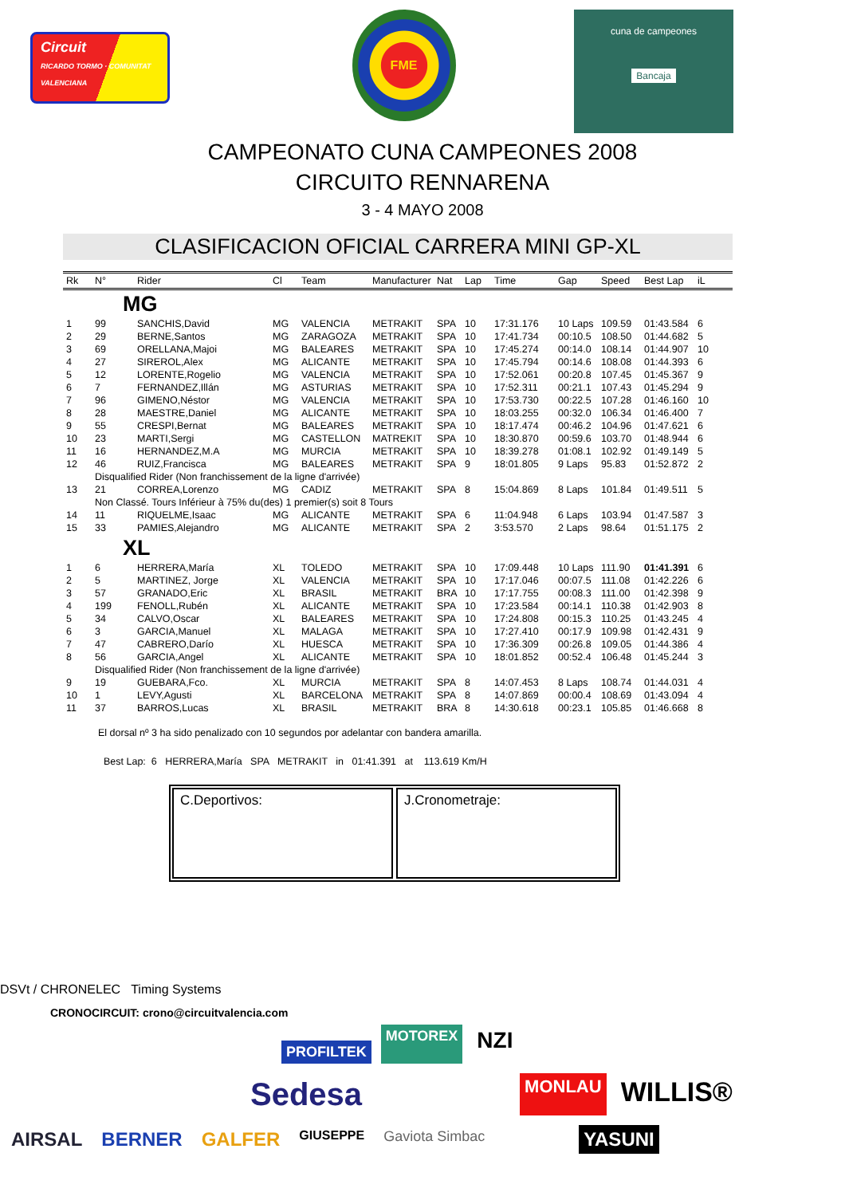Circuit
RICARDO TORMO · COMUNITAT VALENCIANA
FME
cuna de campeones
Bancaja
CAMPEONATO CUNA CAMPEONES 2008
CIRCUITO RENNARENA
3 - 4 MAYO 2008
CLASIFICACION OFICIAL CARRERA MINI GP-XL
| Rk | N° | Rider | Cl | Team | Manufacturer | Nat | Lap | Time | Gap | Speed | Best Lap | iL |
| --- | --- | --- | --- | --- | --- | --- | --- | --- | --- | --- | --- | --- |
| | | MG | | | | | | | | | | |
| 1 | 99 | SANCHIS,David | MG | VALENCIA | METRAKIT | SPA | 10 | 17:31.176 | 10 Laps | 109.59 | 01:43.584 | 6 |
| 2 | 29 | BERNE,Santos | MG | ZARAGOZA | METRAKIT | SPA | 10 | 17:41.734 | 00:10.5 | 108.50 | 01:44.682 | 5 |
| 3 | 69 | ORELLANA,Majoi | MG | BALEARES | METRAKIT | SPA | 10 | 17:45.274 | 00:14.0 | 108.14 | 01:44.907 | 10 |
| 4 | 27 | SIREROL,Alex | MG | ALICANTE | METRAKIT | SPA | 10 | 17:45.794 | 00:14.6 | 108.08 | 01:44.393 | 6 |
| 5 | 12 | LORENTE,Rogelio | MG | VALENCIA | METRAKIT | SPA | 10 | 17:52.061 | 00:20.8 | 107.45 | 01:45.367 | 9 |
| 6 | 7 | FERNANDEZ,Illán | MG | ASTURIAS | METRAKIT | SPA | 10 | 17:52.311 | 00:21.1 | 107.43 | 01:45.294 | 9 |
| 7 | 96 | GIMENO,Néstor | MG | VALENCIA | METRAKIT | SPA | 10 | 17:53.730 | 00:22.5 | 107.28 | 01:46.160 | 10 |
| 8 | 28 | MAESTRE,Daniel | MG | ALICANTE | METRAKIT | SPA | 10 | 18:03.255 | 00:32.0 | 106.34 | 01:46.400 | 7 |
| 9 | 55 | CRESPI,Bernat | MG | BALEARES | METRAKIT | SPA | 10 | 18:17.474 | 00:46.2 | 104.96 | 01:47.621 | 6 |
| 10 | 23 | MARTI,Sergi | MG | CASTELLON | MATREKIT | SPA | 10 | 18:30.870 | 00:59.6 | 103.70 | 01:48.944 | 6 |
| 11 | 16 | HERNANDEZ,M.A | MG | MURCIA | METRAKIT | SPA | 10 | 18:39.278 | 01:08.1 | 102.92 | 01:49.149 | 5 |
| 12 | 46 | RUIZ,Francisca | MG | BALEARES | METRAKIT | SPA | 9 | 18:01.805 | 9 Laps | 95.83 | 01:52.872 | 2 |
| | Disqualified Rider (Non franchissement de la ligne d'arrivée) | | | | | | | | | | | |
| 13 | 21 | CORREA,Lorenzo | MG | CADIZ | METRAKIT | SPA | 8 | 15:04.869 | 8 Laps | 101.84 | 01:49.511 | 5 |
| | Non Classé. Tours Inférieur à 75% du(des) 1 premier(s) soit 8 Tours | | | | | | | | | | | |
| 14 | 11 | RIQUELME,Isaac | MG | ALICANTE | METRAKIT | SPA | 6 | 11:04.948 | 6 Laps | 103.94 | 01:47.587 | 3 |
| 15 | 33 | PAMIES,Alejandro | MG | ALICANTE | METRAKIT | SPA | 2 | 3:53.570 | 2 Laps | 98.64 | 01:51.175 | 2 |
| | | XL | | | | | | | | | | |
| 1 | 6 | HERRERA,María | XL | TOLEDO | METRAKIT | SPA | 10 | 17:09.448 | 10 Laps | 111.90 | 01:41.391 | 6 |
| 2 | 5 | MARTINEZ, Jorge | XL | VALENCIA | METRAKIT | SPA | 10 | 17:17.046 | 00:07.5 | 111.08 | 01:42.226 | 6 |
| 3 | 57 | GRANADO,Eric | XL | BRASIL | METRAKIT | BRA | 10 | 17:17.755 | 00:08.3 | 111.00 | 01:42.398 | 9 |
| 4 | 199 | FENOLL,Rubén | XL | ALICANTE | METRAKIT | SPA | 10 | 17:23.584 | 00:14.1 | 110.38 | 01:42.903 | 8 |
| 5 | 34 | CALVO,Oscar | XL | BALEARES | METRAKIT | SPA | 10 | 17:24.808 | 00:15.3 | 110.25 | 01:43.245 | 4 |
| 6 | 3 | GARCIA,Manuel | XL | MALAGA | METRAKIT | SPA | 10 | 17:27.410 | 00:17.9 | 109.98 | 01:42.431 | 9 |
| 7 | 47 | CABRERO,Darío | XL | HUESCA | METRAKIT | SPA | 10 | 17:36.309 | 00:26.8 | 109.05 | 01:44.386 | 4 |
| 8 | 56 | GARCIA,Angel | XL | ALICANTE | METRAKIT | SPA | 10 | 18:01.852 | 00:52.4 | 106.48 | 01:45.244 | 3 |
| | Disqualified Rider (Non franchissement de la ligne d'arrivée) | | | | | | | | | | | |
| 9 | 19 | GUEBARA,Fco. | XL | MURCIA | METRAKIT | SPA | 8 | 14:07.453 | 8 Laps | 108.74 | 01:44.031 | 4 |
| 10 | 1 | LEVY,Agusti | XL | BARCELONA | METRAKIT | SPA | 8 | 14:07.869 | 00:00.4 | 108.69 | 01:43.094 | 4 |
| 11 | 37 | BARROS,Lucas | XL | BRASIL | METRAKIT | BRA | 8 | 14:30.618 | 00:23.1 | 105.85 | 01:46.668 | 8 |
El dorsal nº 3 ha sido penalizado con 10 segundos por adelantar con bandera amarilla.
Best Lap: 6 HERRERA,María SPA METRAKIT in 01:41.391 at 113.619 Km/H
C.Deportivos: J.Cronometraje:
DSVt / CHRONELEC Timing Systems
CRONOCIRCUIT: crono@circuitvalencia.com
PROFILTEK MOTOREX NZI Sedesa MONLAU WILLIS® AIRSAL BERNER GALFER GIUSEPPE Gaviota Simbac YASUNI